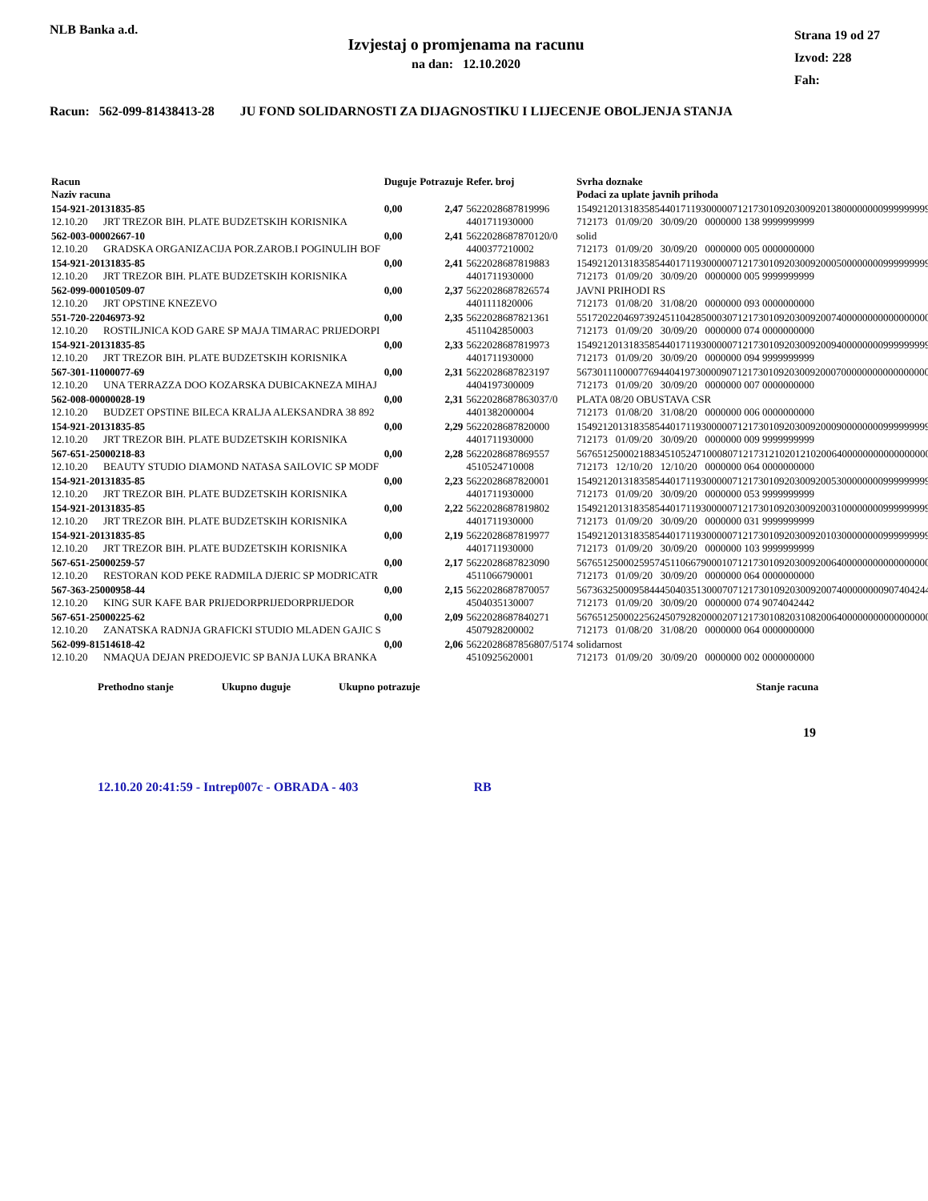NLB Banka a.d.
Izvjestaj o promjenama na racunu
na dan: 12.10.2020
Strana 19 od 27
Izvod: 228
Fah:
Racun: 562-099-81438413-28 JU FOND SOLIDARNOSTI ZA DIJAGNOSTIKU I LIJECENJE OBOLJENJA STANJA
| Racun Naziv racuna | Duguje | Potrazuje | Refer. broj | Svrha doznake Podaci za uplate javnih prihoda |
| --- | --- | --- | --- | --- |
| 154-921-20131835-85 12.10.20 JRT TREZOR BIH. PLATE BUDZETSKIH KORISNIKA | 0,00 | 2,47 | 5622028687819996 4401711930000 | 154921201318358544017119300000712173010920300920138000000009999999999 712173 01/09/20 30/09/20 0000000 138 9999999999 |
| 562-003-00002667-10 12.10.20 GRADSKA ORGANIZACIJA POR.ZAROB.I POGINULIH BOF | 0,00 | 2,41 | 5622028687870120/0 4400377210002 | solid 712173 01/09/20 30/09/20 0000000 005 0000000000 |
| 154-921-20131835-85 12.10.20 JRT TREZOR BIH. PLATE BUDZETSKIH KORISNIKA | 0,00 | 2,41 | 5622028687819883 4401711930000 | 154921201318358544017119300000712173010920300920005000000009999999999 712173 01/09/20 30/09/20 0000000 005 9999999999 |
| 562-099-00010509-07 12.10.20 JRT OPSTINE KNEZEVO | 0,00 | 2,37 | 5622028687826574 4401111820006 | JAVNI PRIHODI RS 712173 01/08/20 31/08/20 0000000 093 0000000000 |
| 551-720-22046973-92 12.10.20 ROSTILJNICA KOD GARE SP MAJA TIMARAC PRIJEDORPI | 0,00 | 2,35 | 5622028687821361 4511042850003 | 551720220469739245110428500030712173010920300920074000000000000000000 712173 01/09/20 30/09/20 0000000 074 0000000000 |
| 154-921-20131835-85 12.10.20 JRT TREZOR BIH. PLATE BUDZETSKIH KORISNIKA | 0,00 | 2,33 | 5622028687819973 4401711930000 | 154921201318358544017119300000712173010920300920094000000009999999999 712173 01/09/20 30/09/20 0000000 094 9999999999 |
| 567-301-11000077-69 12.10.20 UNA TERRAZZA DOO KOZARSKA DUBICAKNEZA MIHAJ | 0,00 | 2,31 | 5622028687823197 4404197300009 | 567301110000776944041973000090712173010920300920007000000000000000000 712173 01/09/20 30/09/20 0000000 007 0000000000 |
| 562-008-00000028-19 12.10.20 BUDZET OPSTINE BILECA KRALJA ALEKSANDRA 38 892 | 0,00 | 2,31 | 5622028687863037/0 4401382000004 | PLATA 08/20 OBUSTAVA CSR 712173 01/08/20 31/08/20 0000000 006 0000000000 |
| 154-921-20131835-85 12.10.20 JRT TREZOR BIH. PLATE BUDZETSKIH KORISNIKA | 0,00 | 2,29 | 5622028687820000 4401711930000 | 154921201318358544017119300000712173010920300920009000000009999999999 712173 01/09/20 30/09/20 0000000 009 9999999999 |
| 567-651-25000218-83 12.10.20 BEAUTY STUDIO DIAMOND NATASA SAILOVIC SP MODF | 0,00 | 2,28 | 5622028687869557 4510524710008 | 567651250002188345105247100080712173121020121020064000000000000000000 712173 12/10/20 12/10/20 0000000 064 0000000000 |
| 154-921-20131835-85 12.10.20 JRT TREZOR BIH. PLATE BUDZETSKIH KORISNIKA | 0,00 | 2,23 | 5622028687820001 4401711930000 | 154921201318358544017119300000712173010920300920053000000009999999999 712173 01/09/20 30/09/20 0000000 053 9999999999 |
| 154-921-20131835-85 12.10.20 JRT TREZOR BIH. PLATE BUDZETSKIH KORISNIKA | 0,00 | 2,22 | 5622028687819802 4401711930000 | 154921201318358544017119300000712173010920300920031000000009999999999 712173 01/09/20 30/09/20 0000000 031 9999999999 |
| 154-921-20131835-85 12.10.20 JRT TREZOR BIH. PLATE BUDZETSKIH KORISNIKA | 0,00 | 2,19 | 5622028687819977 4401711930000 | 154921201318358544017119300000712173010920300920103000000009999999999 712173 01/09/20 30/09/20 0000000 103 9999999999 |
| 567-651-25000259-57 12.10.20 RESTORAN KOD PEKE RADMILA DJERIC SP MODRICATR | 0,00 | 2,17 | 5622028687823090 4511066790001 | 567651250002595745110667900010712173010920300920064000000000000000000 712173 01/09/20 30/09/20 0000000 064 0000000000 |
| 567-363-25000958-44 12.10.20 KING SUR KAFE BAR PRIJEDORPRIJEDORPRIJEDOR | 0,00 | 2,15 | 5622028687870057 4504035130007 | 567363250009584445040351300070712173010920300920074000000009074042442 712173 01/09/20 30/09/20 0000000 074 9074042442 |
| 567-651-25000225-62 12.10.20 ZANATSKA RADNJA GRAFICKI STUDIO MLADEN GAJIC S | 0,00 | 2,09 | 5622028687840271 4507928200002 | 567651250002256245079282000020712173010820310820064000000000000000000 712173 01/08/20 31/08/20 0000000 064 0000000000 |
| 562-099-81514618-42 12.10.20 NMAQUA DEJAN PREDOJEVIC SP BANJA LUKA BRANKA | 0,00 | 2,06 | 5622028687856807/5174 4510925620001 | solidarnost 712173 01/09/20 30/09/20 0000000 002 0000000000 |
Prethodno stanje Ukupno duguje Ukupno potrazuje Stanje racuna
19
12.10.20 20:41:59 - Intrep007c - OBRADA - 403 RB